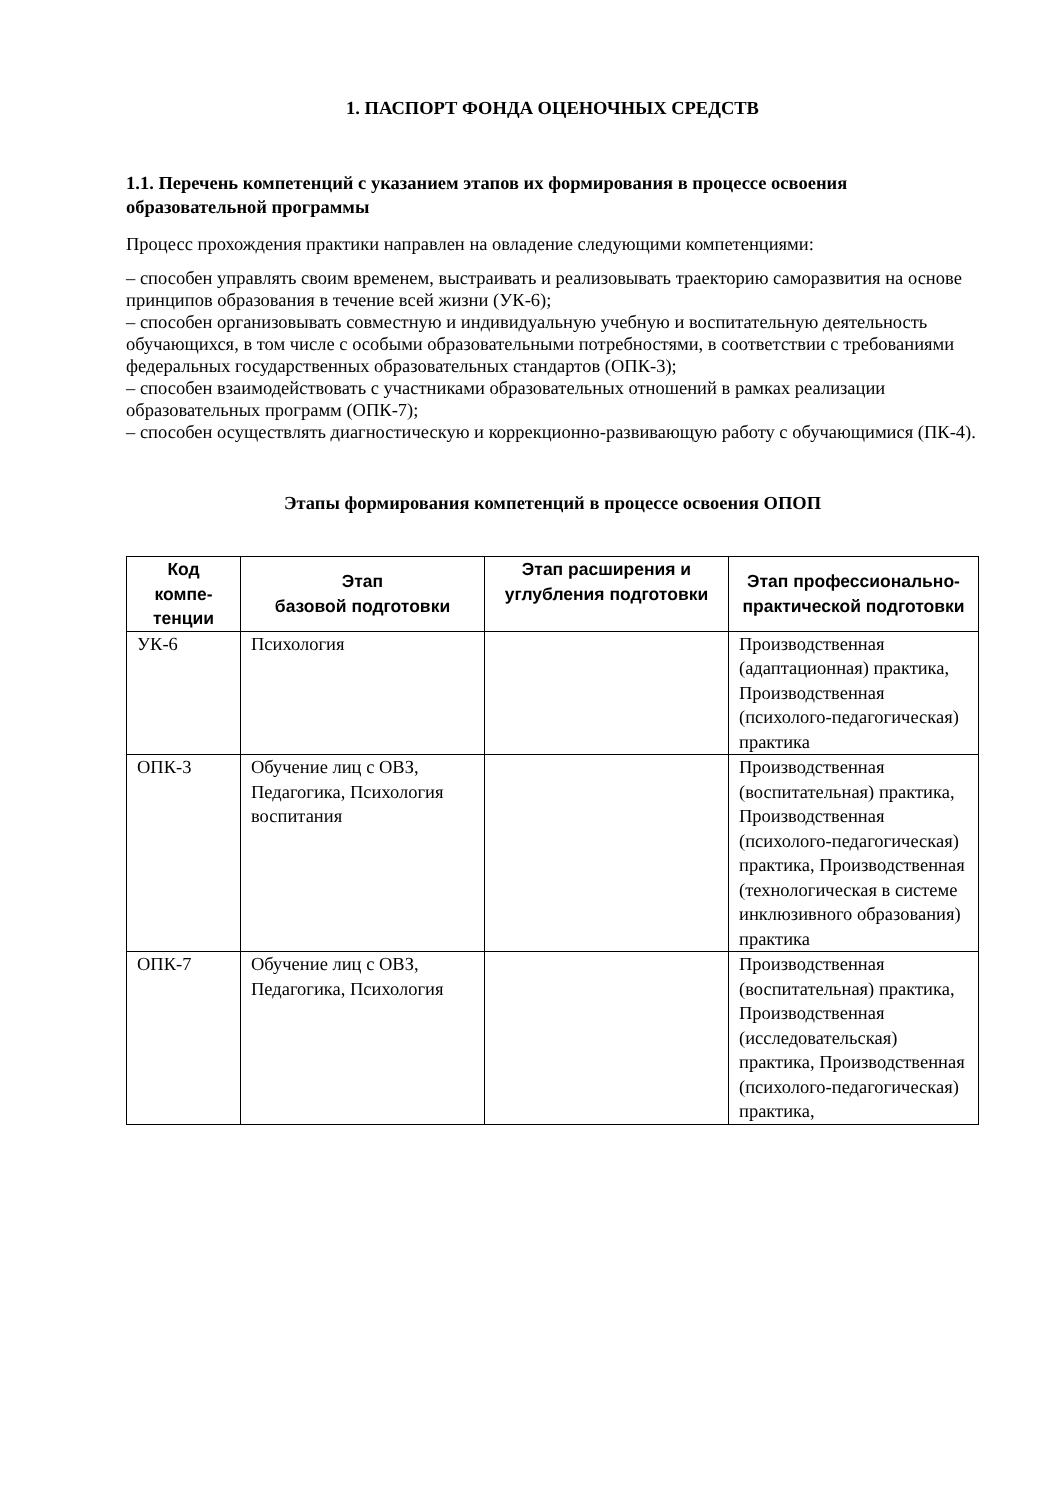1. ПАСПОРТ ФОНДА ОЦЕНОЧНЫХ СРЕДСТВ
1.1. Перечень компетенций с указанием этапов их формирования в процессе освоения образовательной программы
Процесс прохождения практики направлен на овладение следующими компетенциями:
– способен управлять своим временем, выстраивать и реализовывать траекторию саморазвития на основе принципов образования в течение всей жизни (УК-6);
– способен организовывать совместную и индивидуальную учебную и воспитательную деятельность обучающихся, в том числе с особыми образовательными потребностями, в соответствии с требованиями федеральных государственных образовательных стандартов (ОПК-3);
– способен взаимодействовать с участниками образовательных отношений в рамках реализации образовательных программ (ОПК-7);
– способен осуществлять диагностическую и коррекционно-развивающую работу с обучающимися (ПК-4).
Этапы формирования компетенций в процессе освоения ОПОП
| Код компе-тенции | Этап базовой подготовки | Этап расширения и углубления подготовки | Этап профессионально-практической подготовки |
| --- | --- | --- | --- |
| УК-6 | Психология | | Производственная (адаптационная) практика, Производственная (психолого-педагогическая) практика |
| ОПК-3 | Обучение лиц с ОВЗ, Педагогика, Психология воспитания | | Производственная (воспитательная) практика, Производственная (психолого-педагогическая) практика, Производственная (технологическая в системе инклюзивного образования) практика |
| ОПК-7 | Обучение лиц с ОВЗ, Педагогика, Психология | | Производственная (воспитательная) практика, Производственная (исследовательская) практика, Производственная (психолого-педагогическая) практика, |